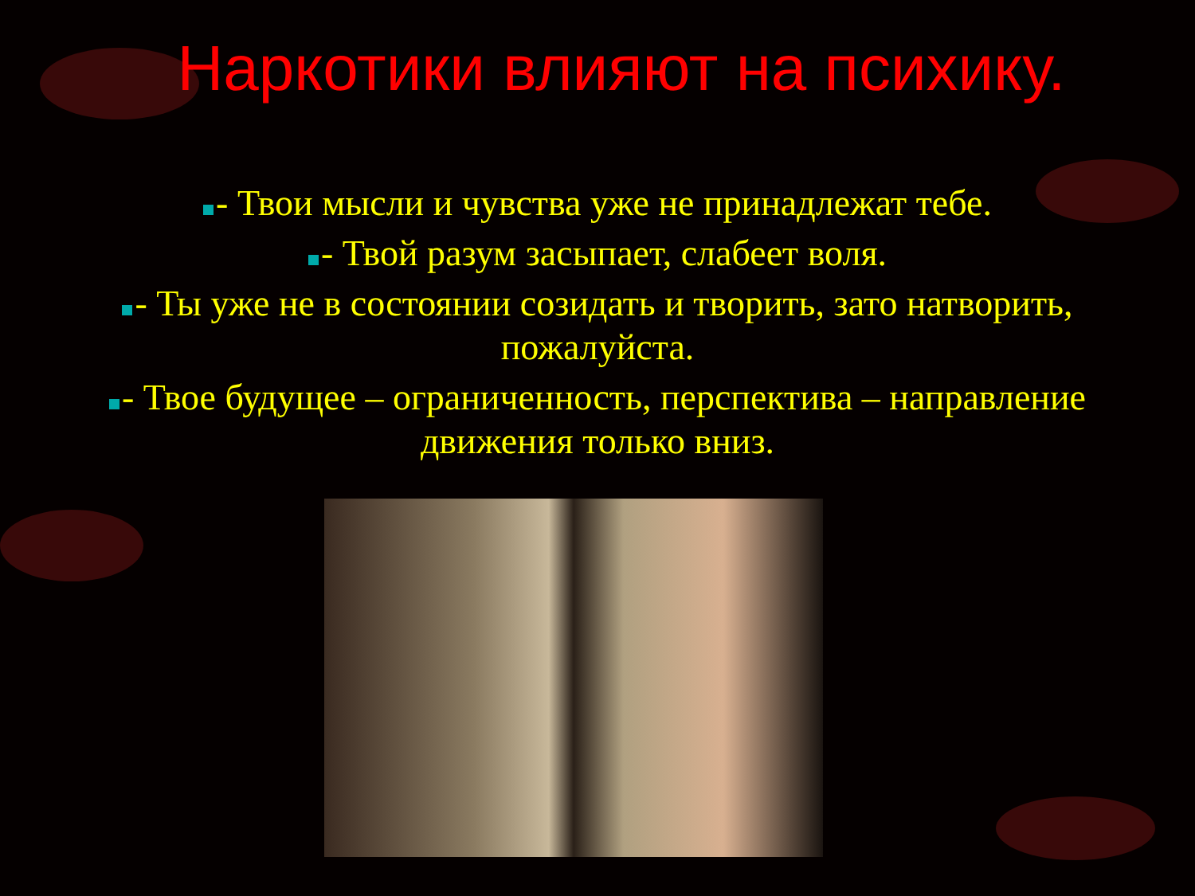Наркотики влияют на психику.
- Твои мысли и чувства уже не принадлежат тебе.
- Твой разум засыпает, слабеет воля.
- Ты уже не в состоянии созидать и творить, зато натворить, пожалуйста.
- Твое будущее – ограниченность, перспектива – направление движения только вниз.